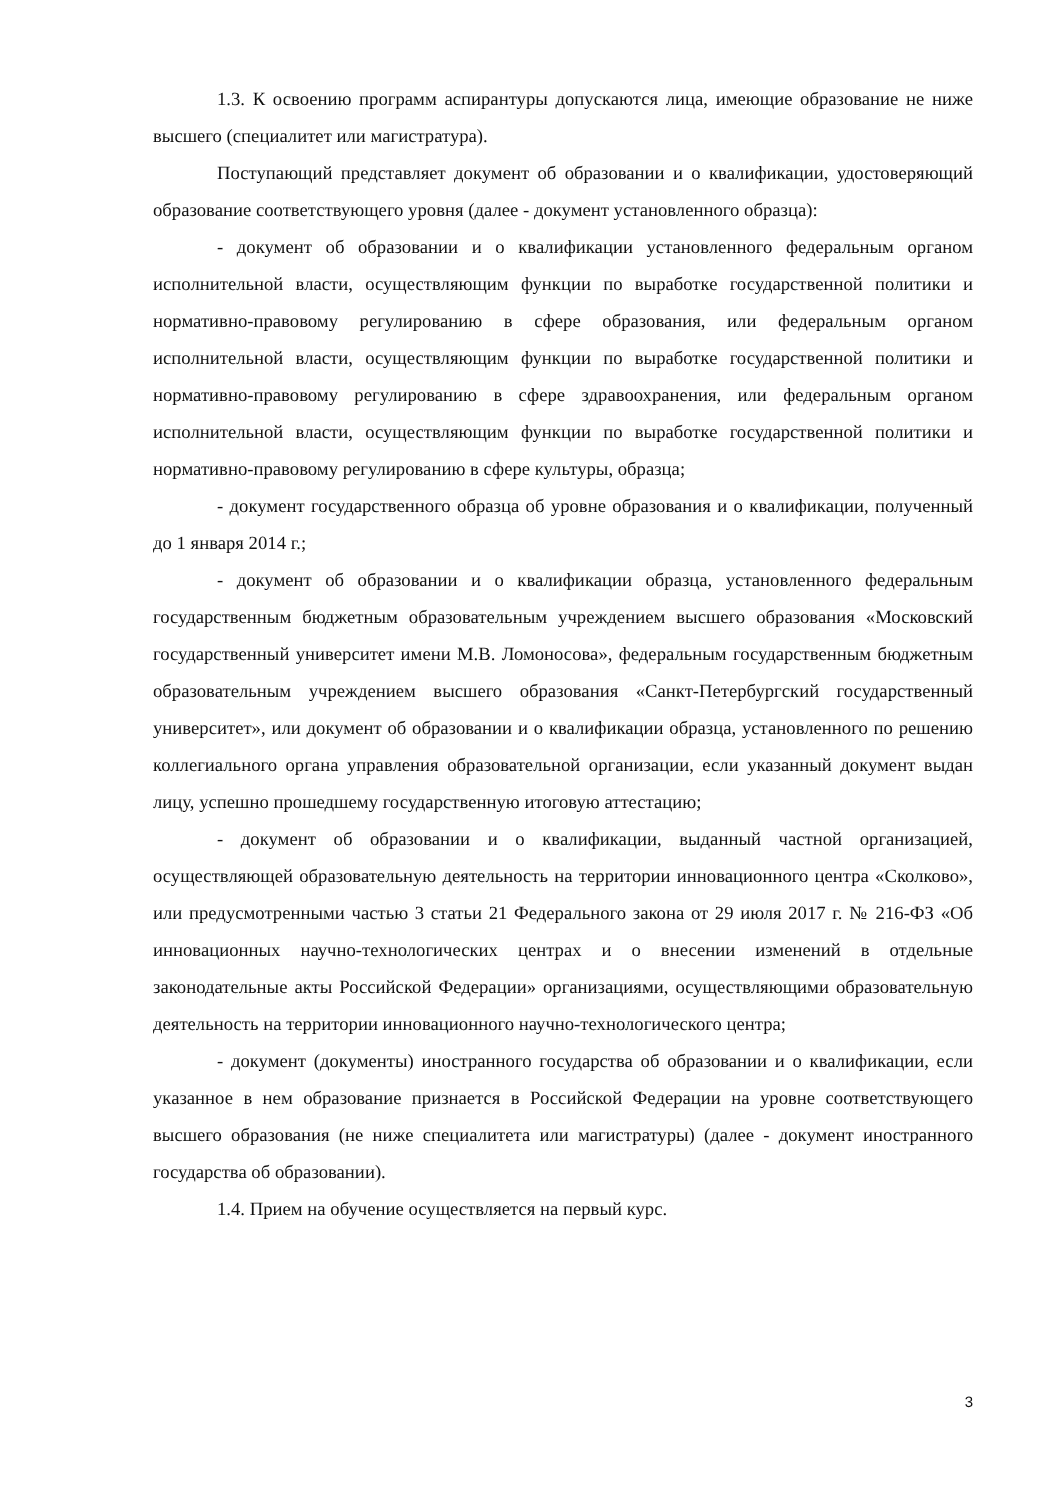1.3. К освоению программ аспирантуры допускаются лица, имеющие образование не ниже высшего (специалитет или магистратура).
Поступающий представляет документ об образовании и о квалификации, удостоверяющий образование соответствующего уровня (далее - документ установленного образца):
- документ об образовании и о квалификации установленного федеральным органом исполнительной власти, осуществляющим функции по выработке государственной политики и нормативно-правовому регулированию в сфере образования, или федеральным органом исполнительной власти, осуществляющим функции по выработке государственной политики и нормативно-правовому регулированию в сфере здравоохранения, или федеральным органом исполнительной власти, осуществляющим функции по выработке государственной политики и нормативно-правовому регулированию в сфере культуры, образца;
- документ государственного образца об уровне образования и о квалификации, полученный до 1 января 2014 г.;
- документ об образовании и о квалификации образца, установленного федеральным государственным бюджетным образовательным учреждением высшего образования «Московский государственный университет имени М.В. Ломоносова», федеральным государственным бюджетным образовательным учреждением высшего образования «Санкт-Петербургский государственный университет», или документ об образовании и о квалификации образца, установленного по решению коллегиального органа управления образовательной организации, если указанный документ выдан лицу, успешно прошедшему государственную итоговую аттестацию;
- документ об образовании и о квалификации, выданный частной организацией, осуществляющей образовательную деятельность на территории инновационного центра «Сколково», или предусмотренными частью 3 статьи 21 Федерального закона от 29 июля 2017 г. № 216-ФЗ «Об инновационных научно-технологических центрах и о внесении изменений в отдельные законодательные акты Российской Федерации» организациями, осуществляющими образовательную деятельность на территории инновационного научно-технологического центра;
- документ (документы) иностранного государства об образовании и о квалификации, если указанное в нем образование признается в Российской Федерации на уровне соответствующего высшего образования (не ниже специалитета или магистратуры) (далее - документ иностранного государства об образовании).
1.4. Прием на обучение осуществляется на первый курс.
3